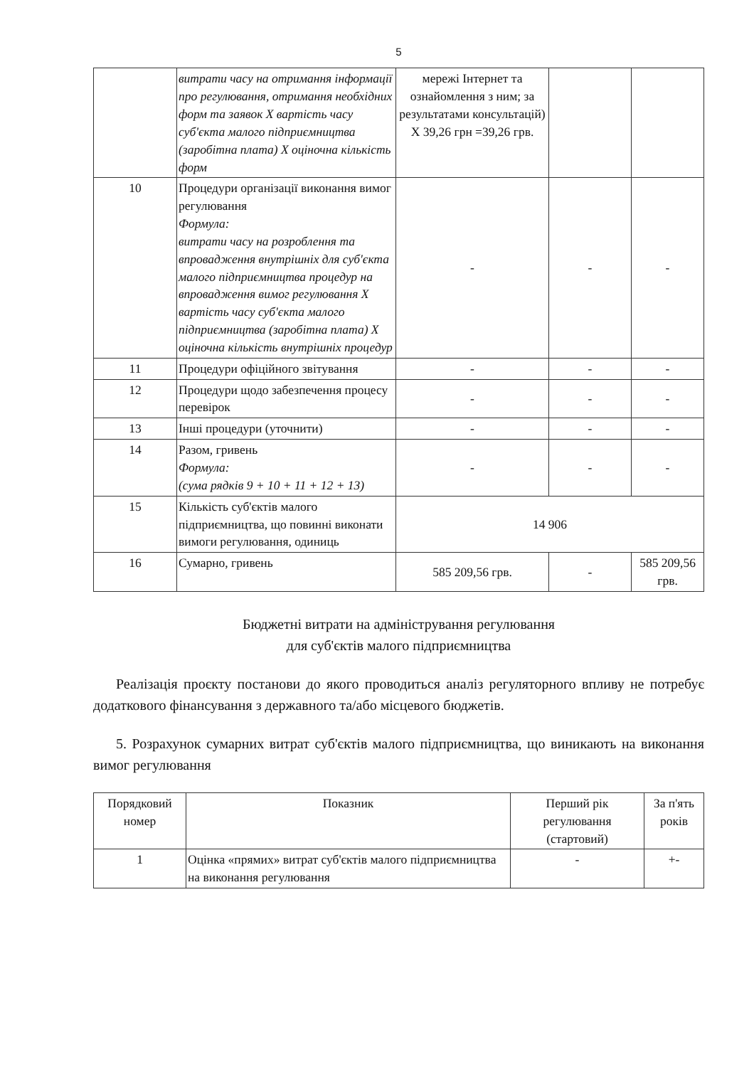5
| | витрати часу на отримання інформації про регулювання, отримання необхідних форм та заявок Х вартість часу суб'єкта малого підприємництва (заробітна плата) Х оціночна кількість форм | мережі Інтернет та ознайомлення з ним; за результатами консультацій) Х 39,26 грн =39,26 грв. | | |
| 10 | Процедури організації виконання вимог регулювання Формула: витрати часу на розроблення та впровадження внутрішніх для суб'єкта малого підприємництва процедур на впровадження вимог регулювання Х вартість часу суб'єкта малого підприємництва (заробітна плата) Х оціночна кількість внутрішніх процедур | - | - | - |
| 11 | Процедури офіційного звітування | - | - | - |
| 12 | Процедури щодо забезпечення процесу перевірок | - | - | - |
| 13 | Інші процедури (уточнити) | - | - | - |
| 14 | Разом, гривень Формула: (сума рядків 9 + 10 + 11 + 12 + 13) | - | - | - |
| 15 | Кількість суб'єктів малого підприємництва, що повинні виконати вимоги регулювання, одиниць | 14 906 | | |
| 16 | Сумарно, гривень | 585 209,56 грв. | - | 585 209,56 грв. |
Бюджетні витрати на адміністрування регулювання
для суб'єктів малого підприємництва
Реалізація проєкту постанови до якого проводиться аналіз регуляторного впливу не потребує додаткового фінансування з державного та/або місцевого бюджетів.
5. Розрахунок сумарних витрат суб'єктів малого підприємництва, що виникають на виконання вимог регулювання
| Порядковий номер | Показник | Перший рік регулювання (стартовий) | За п'ять років |
| --- | --- | --- | --- |
| 1 | Оцінка «прямих» витрат суб'єктів малого підприємництва на виконання регулювання | - | +- |